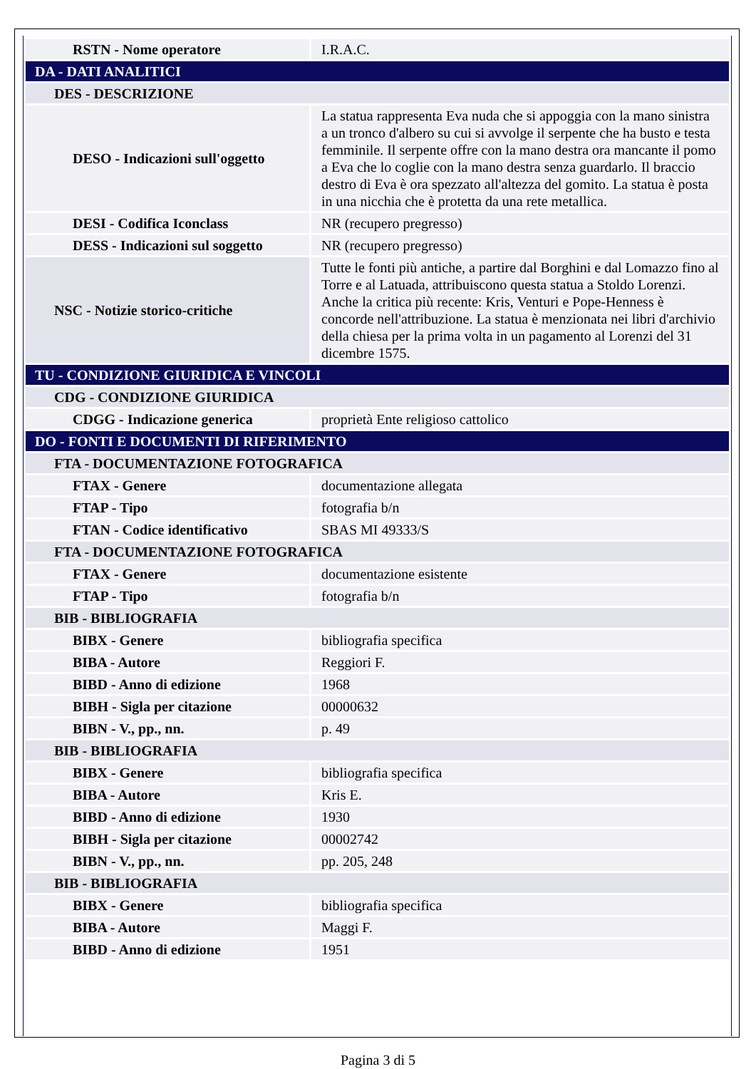| RSTN - Nome operatore | I.R.A.C. |
| DA - DATI ANALITICI | |
| DES - DESCRIZIONE | |
| DESO - Indicazioni sull'oggetto | La statua rappresenta Eva nuda che si appoggia con la mano sinistra a un tronco d'albero su cui si avvolge il serpente che ha busto e testa femminile. Il serpente offre con la mano destra ora mancante il pomo a Eva che lo coglie con la mano destra senza guardarlo. Il braccio destro di Eva è ora spezzato all'altezza del gomito. La statua è posta in una nicchia che è protetta da una rete metallica. |
| DESI - Codifica Iconclass | NR (recupero pregresso) |
| DESS - Indicazioni sul soggetto | NR (recupero pregresso) |
| NSC - Notizie storico-critiche | Tutte le fonti più antiche, a partire dal Borghini e dal Lomazzo fino al Torre e al Latuada, attribuiscono questa statua a Stoldo Lorenzi. Anche la critica più recente: Kris, Venturi e Pope-Henness è concorde nell'attribuzione. La statua è menzionata nei libri d'archivio della chiesa per la prima volta in un pagamento al Lorenzi del 31 dicembre 1575. |
| TU - CONDIZIONE GIURIDICA E VINCOLI | |
| CDG - CONDIZIONE GIURIDICA | |
| CDGG - Indicazione generica | proprietà Ente religioso cattolico |
| DO - FONTI E DOCUMENTI DI RIFERIMENTO | |
| FTA - DOCUMENTAZIONE FOTOGRAFICA | |
| FTAX - Genere | documentazione allegata |
| FTAP - Tipo | fotografia b/n |
| FTAN - Codice identificativo | SBAS MI 49333/S |
| FTA - DOCUMENTAZIONE FOTOGRAFICA | |
| FTAX - Genere | documentazione esistente |
| FTAP - Tipo | fotografia b/n |
| BIB - BIBLIOGRAFIA | |
| BIBX - Genere | bibliografia specifica |
| BIBA - Autore | Reggiori F. |
| BIBD - Anno di edizione | 1968 |
| BIBH - Sigla per citazione | 00000632 |
| BIBN - V., pp., nn. | p. 49 |
| BIB - BIBLIOGRAFIA | |
| BIBX - Genere | bibliografia specifica |
| BIBA - Autore | Kris E. |
| BIBD - Anno di edizione | 1930 |
| BIBH - Sigla per citazione | 00002742 |
| BIBN - V., pp., nn. | pp. 205, 248 |
| BIB - BIBLIOGRAFIA | |
| BIBX - Genere | bibliografia specifica |
| BIBA - Autore | Maggi F. |
| BIBD - Anno di edizione | 1951 |
Pagina 3 di 5